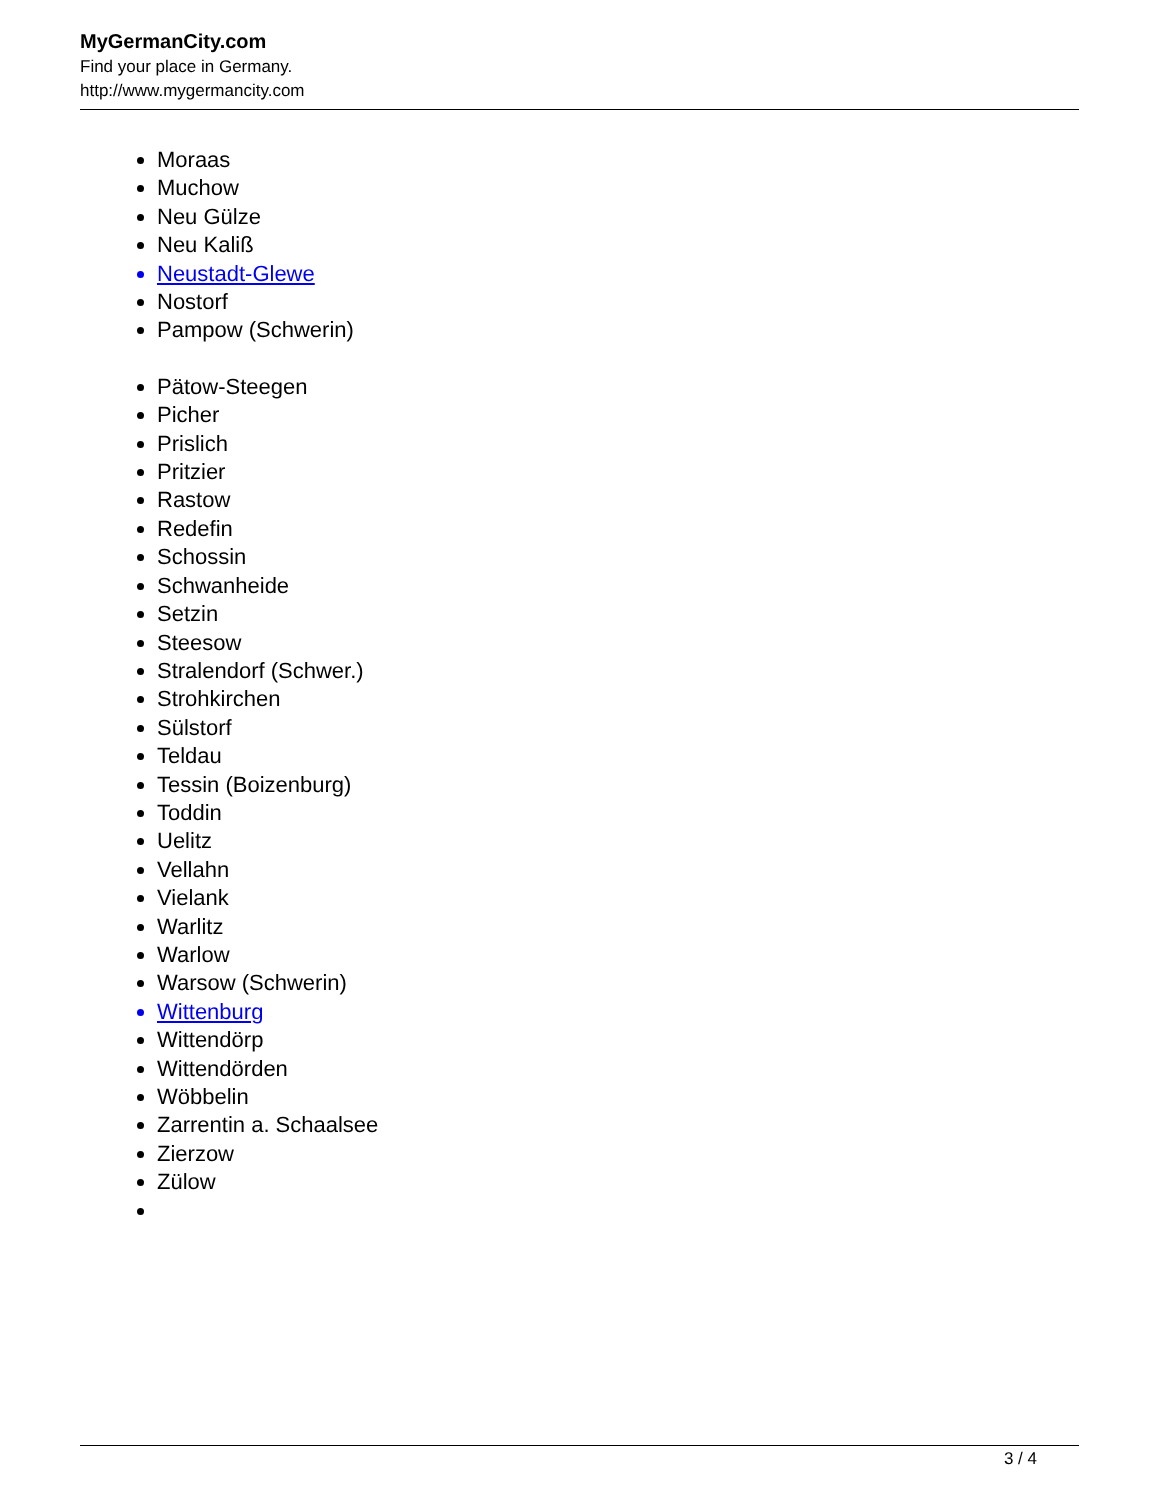MyGermanCity.com
Find your place in Germany.
http://www.mygermancity.com
Moraas
Muchow
Neu Gülze
Neu Kaliß
Neustadt-Glewe
Nostorf
Pampow (Schwerin)
Pätow-Steegen
Picher
Prislich
Pritzier
Rastow
Redefin
Schossin
Schwanheide
Setzin
Steesow
Stralendorf (Schwer.)
Strohkirchen
Sülstorf
Teldau
Tessin (Boizenburg)
Toddin
Uelitz
Vellahn
Vielank
Warlitz
Warlow
Warsow (Schwerin)
Wittenburg
Wittendörp
Wittendörden
Wöbbelin
Zarrentin a. Schaalsee
Zierzow
Zülow
3 / 4